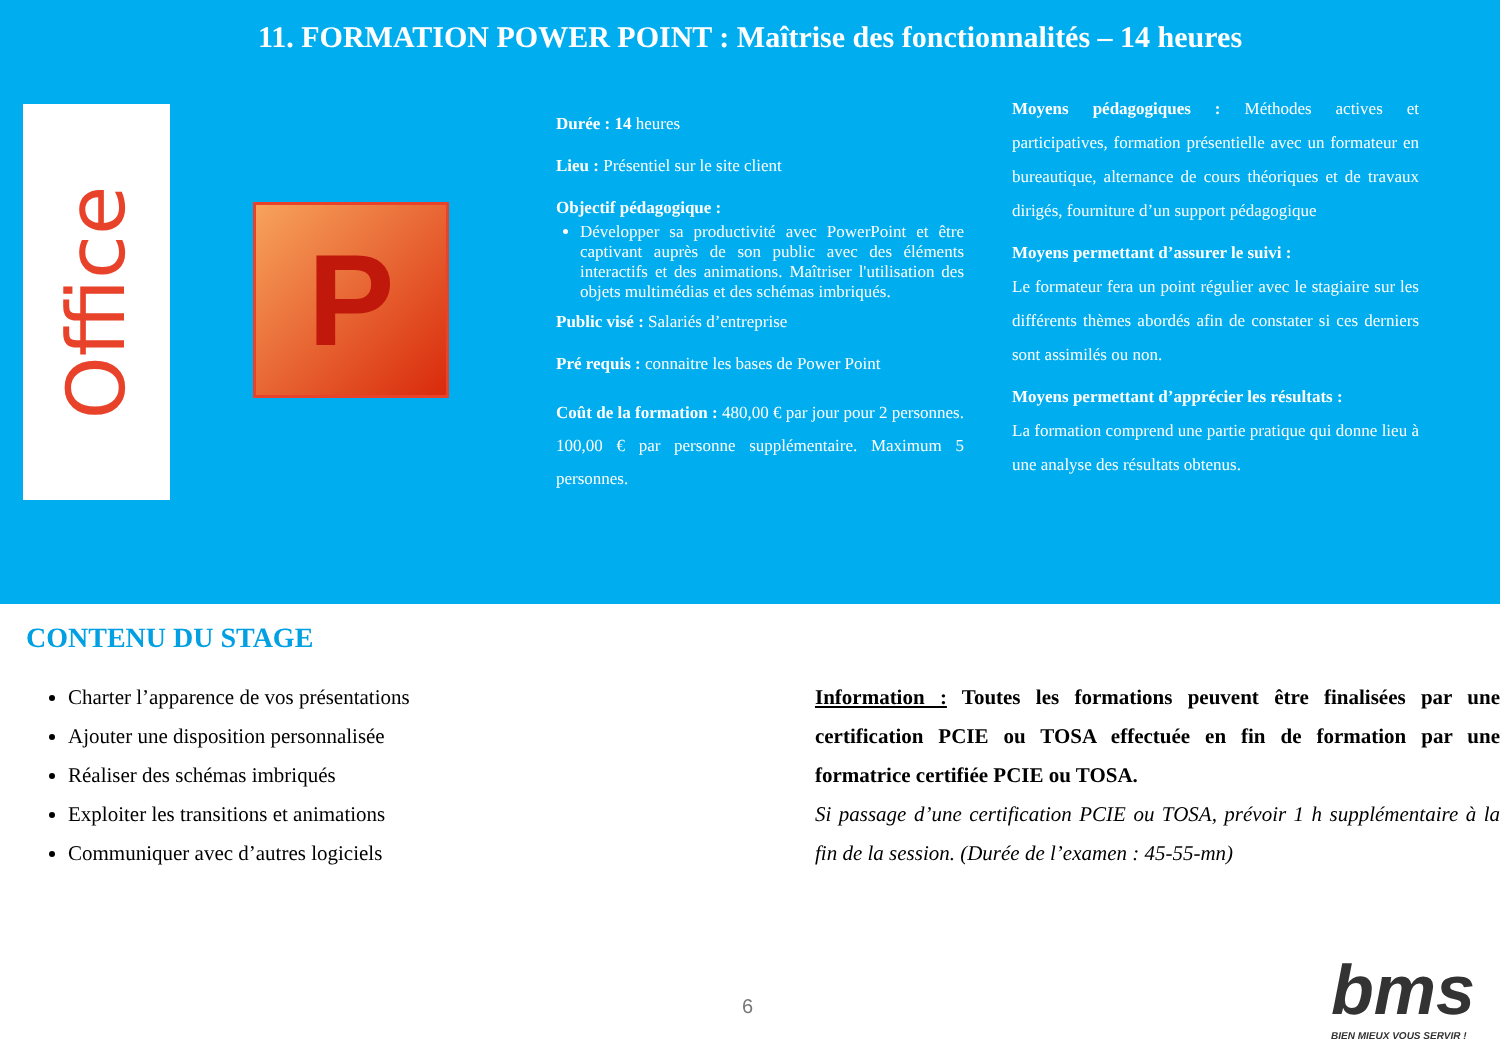11. FORMATION POWER POINT : Maîtrise des fonctionnalités – 14 heures
Office
P
Durée : 14 heures
Lieu : Présentiel sur le site client
Objectif pédagogique :
Développer sa productivité avec PowerPoint et être captivant auprès de son public avec des éléments interactifs et des animations. Maîtriser l'utilisation des objets multimédias et des schémas imbriqués.
Public visé : Salariés d’entreprise
Pré requis : connaitre les bases de Power Point
Coût de la formation : 480,00 € par jour pour 2 personnes. 100,00 € par personne supplémentaire. Maximum 5 personnes.
Moyens pédagogiques : Méthodes actives et participatives, formation présentielle avec un formateur en bureautique, alternance de cours théoriques et de travaux dirigés, fourniture d’un support pédagogique
Moyens permettant d’assurer le suivi :
Le formateur fera un point régulier avec le stagiaire sur les différents thèmes abordés afin de constater si ces derniers sont assimilés ou non.
Moyens permettant d’apprécier les résultats :
La formation comprend une partie pratique qui donne lieu à une analyse des résultats obtenus.
CONTENU DU STAGE
Charter l’apparence de vos présentations
Ajouter une disposition personnalisée
Réaliser des schémas imbriqués
Exploiter les transitions et animations
Communiquer avec d’autres logiciels
Information : Toutes les formations peuvent être finalisées par une certification PCIE ou TOSA effectuée en fin de formation par une formatrice certifiée PCIE ou TOSA.
Si passage d’une certification PCIE ou TOSA, prévoir 1 h supplémentaire à la fin de la session. (Durée de l’examen : 45-55-mn)
6 bms
BIEN MIEUX VOUS SERVIR !